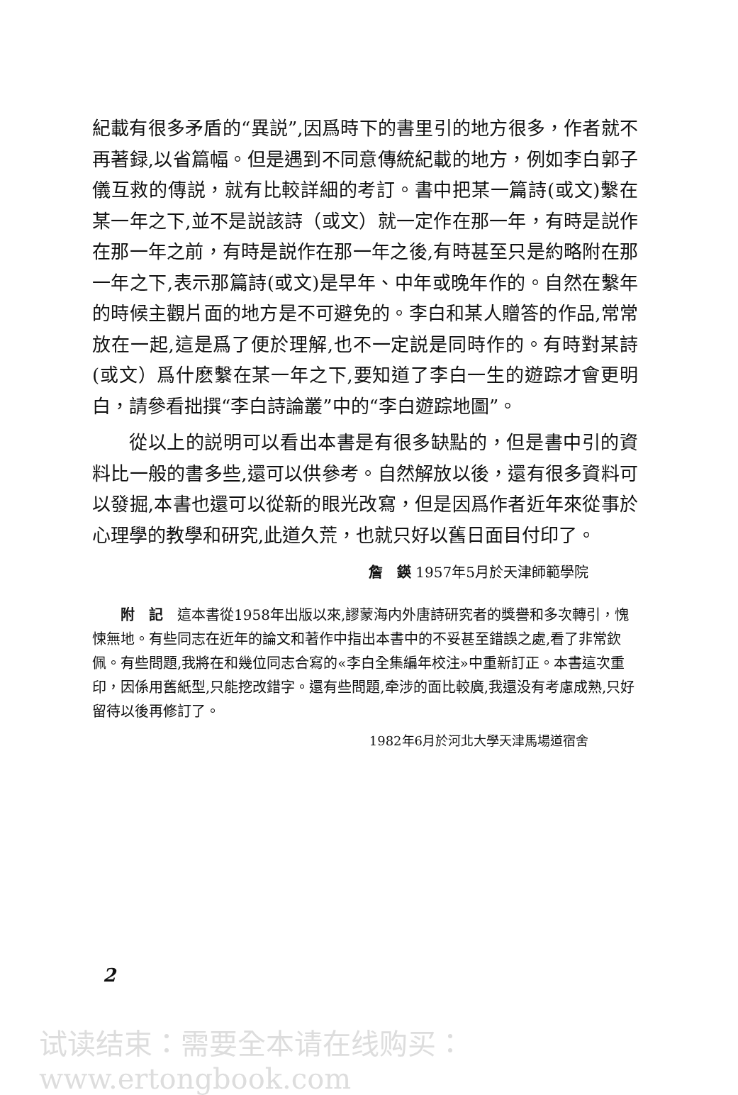紀載有很多矛盾的“異説”,因爲時下的書里引的地方很多，作者就不再著録,以省篇幅。但是遇到不同意傳統紀載的地方，例如李白郭子儀互救的傳説，就有比較詳細的考訂。書中把某一篇詩(或文)繫在某一年之下,並不是説該詩（或文）就一定作在那一年，有時是説作在那一年之前，有時是説作在那一年之後,有時甚至只是約略附在那一年之下,表示那篇詩(或文)是早年、中年或晚年作的。自然在繫年的時候主觀片面的地方是不可避免的。李白和某人贈答的作品,常常放在一起,這是爲了便於理解,也不一定説是同時作的。有時對某詩(或文）爲什麽繫在某一年之下,要知道了李白一生的遊踪才會更明白，請參看拙撰“李白詩論叢”中的“李白遊踪地圖”。
從以上的説明可以看出本書是有很多缺點的，但是書中引的資料比一般的書多些,還可以供參考。自然解放以後，還有很多資料可以發掘,本書也還可以從新的眼光改寫，但是因爲作者近年來從事於心理學的教學和研究,此道久荒，也就只好以舊日面目付印了。
詹　鍈 1957年5月於天津師範學院
附　記　這本書從1958年出版以來,謬蒙海内外唐詩研究者的獎譽和多次轉引，愧悚無地。有些同志在近年的論文和著作中指出本書中的不妥甚至錯誤之處,看了非常欽佩。有些問題,我將在和幾位同志合寫的«李白全集編年校注»中重新訂正。本書這次重印，因係用舊紙型,只能挖改錯字。還有些問題,牵涉的面比較廣,我還没有考慮成熟,只好留待以後再修訂了。
1982年6月於河北大學天津馬場道宿舍
2
试读结束：需要全本请在线购买： www.ertongbook.com